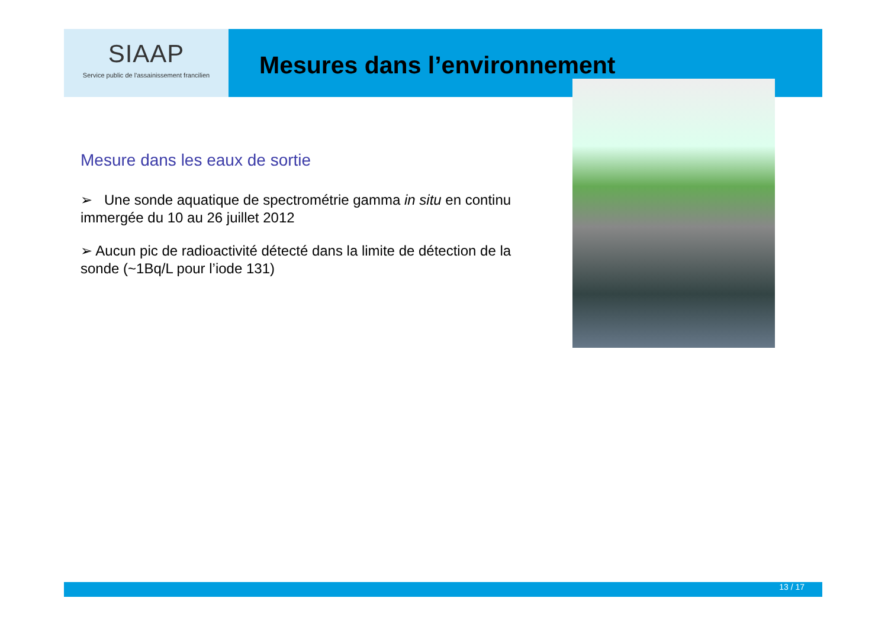SIAAP
Service public de l'assainissement francilien
Mesures dans l’environnement
Mesure dans les eaux de sortie
➢ Une sonde aquatique de spectrométrie gamma in situ en continu immergée du 10 au 26 juillet 2012
➢ Aucun pic de radioactivité détecté dans la limite de détection de la sonde (~1Bq/L pour l’iode 131)
13 / 17